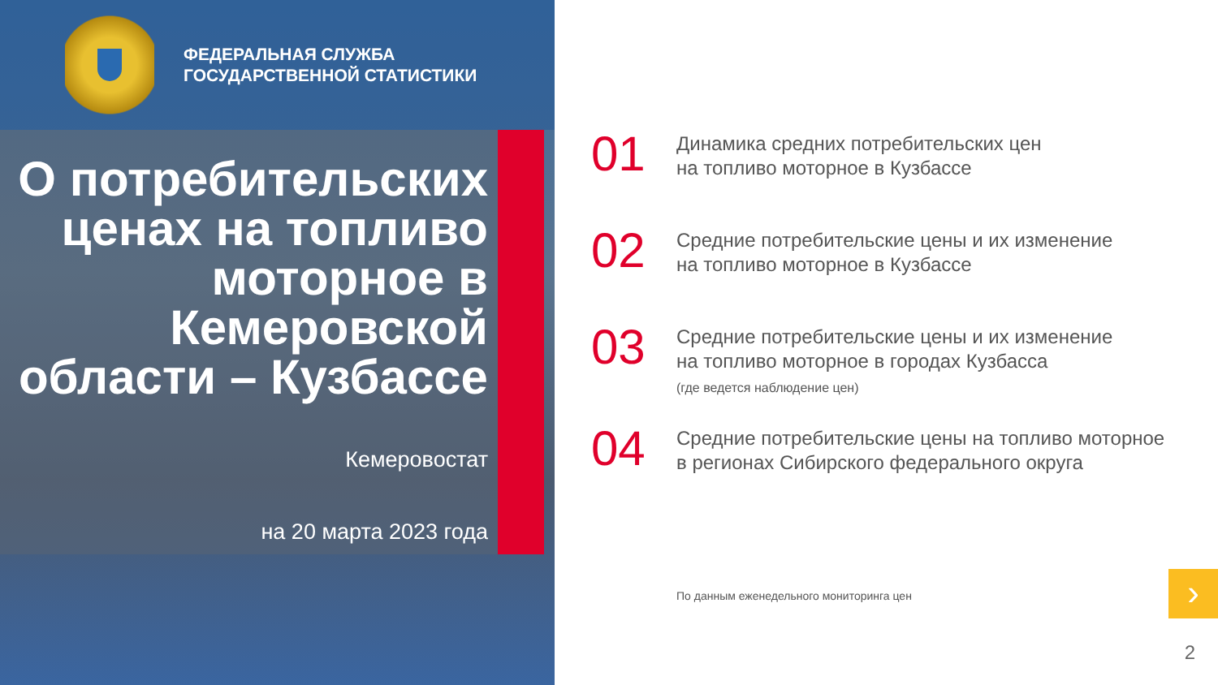ФЕДЕРАЛЬНАЯ СЛУЖБА
ГОСУДАРСТВЕННОЙ СТАТИСТИКИ
О потребительских ценах на топливо моторное в Кемеровской области – Кузбассе
Кемеровостат
на 20 марта 2023 года
01
Динамика средних потребительских цен
на топливо моторное в Кузбассе
02
Средние потребительские цены и их изменение
на топливо моторное в Кузбассе
03
Средние потребительские цены и их изменение
на топливо моторное в городах Кузбасса
(где ведется наблюдение цен)
04
Средние потребительские цены на топливо моторное
в регионах Сибирского федерального округа
По данным еженедельного мониторинга цен
›
2